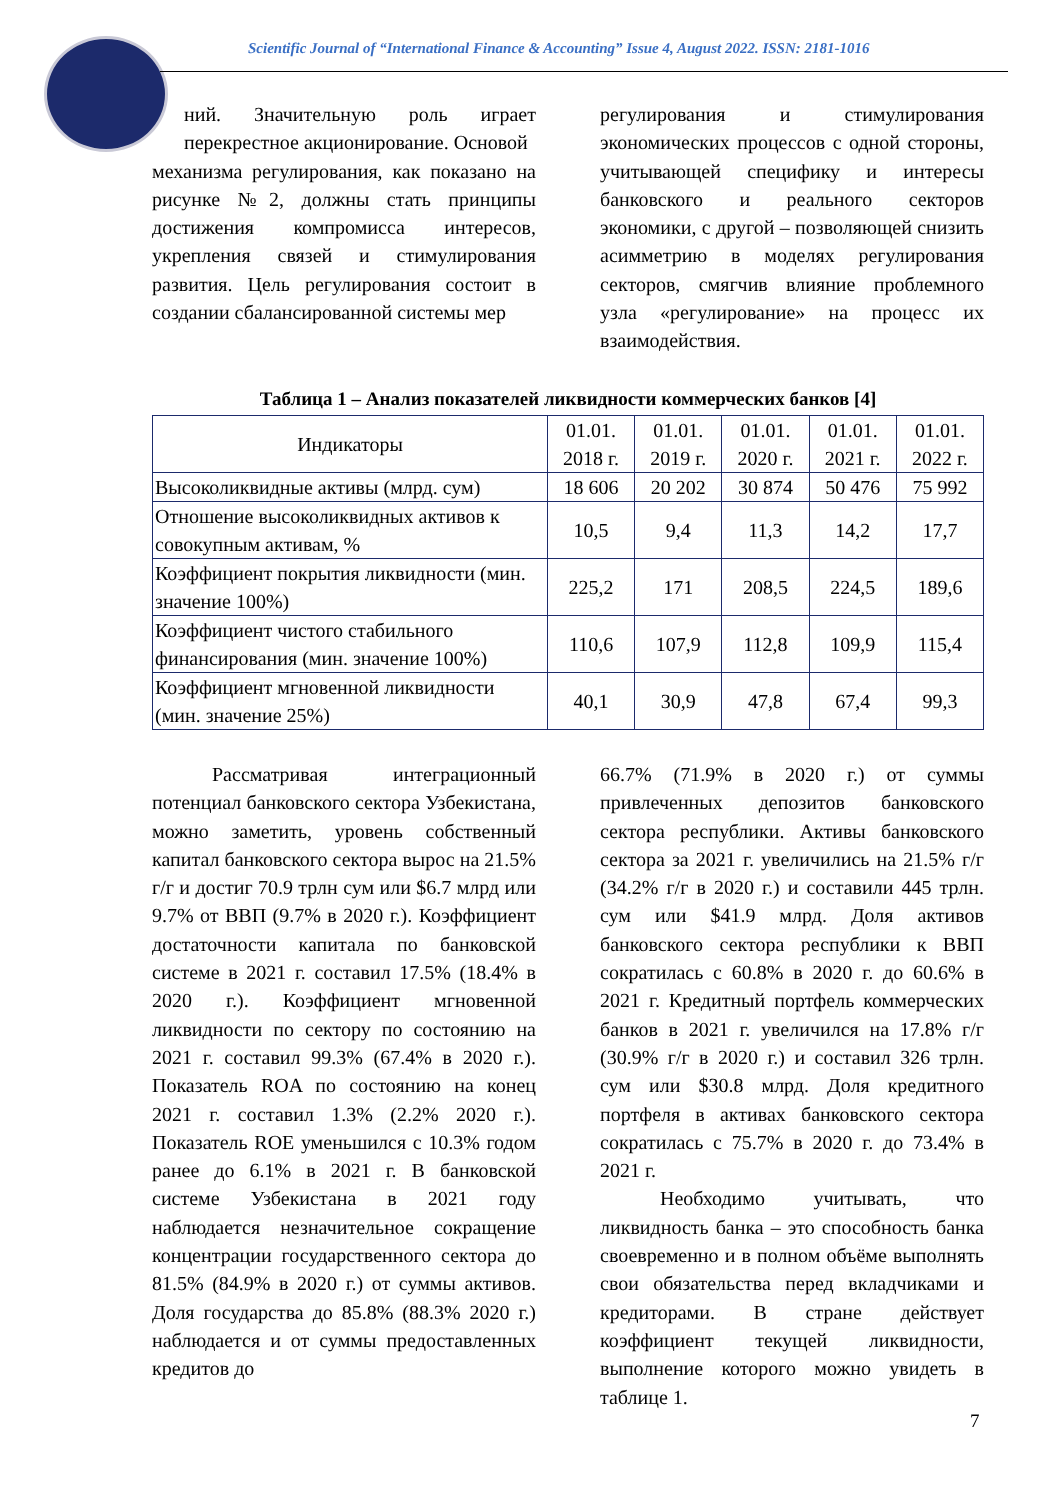Scientific Journal of “International Finance & Accounting” Issue 4, August 2022. ISSN: 2181-1016
ний. Значительную роль играет перекрестное акционирование. Основой
механизма регулирования, как показано на рисунке №2, должны стать принципы достижения компромисса интересов, укрепления связей и стимулирования развития. Цель регулирования состоит в создании сбалансированной системы мер
регулирования и стимулирования экономических процессов с одной стороны, учитывающей специфику и интересы банковского и реального секторов экономики, с другой – позволяющей снизить асимметрию в моделях регулирования секторов, смягчив влияние проблемного узла «регулирование» на процесс их взаимодействия.
Таблица 1 – Анализ показателей ликвидности коммерческих банков [4]
| Индикаторы | 01.01. 2018 г. | 01.01. 2019 г. | 01.01. 2020 г. | 01.01. 2021 г. | 01.01. 2022 г. |
| --- | --- | --- | --- | --- | --- |
| Высоколиквидные активы (млрд. сум) | 18 606 | 20 202 | 30 874 | 50 476 | 75 992 |
| Отношение высоколиквидных активов к совокупным активам, % | 10,5 | 9,4 | 11,3 | 14,2 | 17,7 |
| Коэффициент покрытия ликвидности (мин. значение 100%) | 225,2 | 171 | 208,5 | 224,5 | 189,6 |
| Коэффициент чистого стабильного финансирования (мин. значение 100%) | 110,6 | 107,9 | 112,8 | 109,9 | 115,4 |
| Коэффициент мгновенной ликвидности (мин. значение 25%) | 40,1 | 30,9 | 47,8 | 67,4 | 99,3 |
Рассматривая интеграционный потенциал банковского сектора Узбекистана, можно заметить, уровень собственный капитал банковского сектора вырос на 21.5% г/г и достиг 70.9 трлн сум или $6.7 млрд или 9.7% от ВВП (9.7% в 2020 г.). Коэффициент достаточности капитала по банковской системе в 2021 г. составил 17.5% (18.4% в 2020 г.). Коэффициент мгновенной ликвидности по сектору по состоянию на 2021 г. составил 99.3% (67.4% в 2020 г.). Показатель ROA по состоянию на конец 2021 г. составил 1.3% (2.2% 2020 г.). Показатель ROE уменьшился с 10.3% годом ранее до 6.1% в 2021 г. В банковской системе Узбекистана в 2021 году наблюдается незначительное сокращение концентрации государственного сектора до 81.5% (84.9% в 2020 г.) от суммы активов. Доля государства до 85.8% (88.3% 2020 г.) наблюдается и от суммы предоставленных кредитов до
66.7% (71.9% в 2020 г.) от суммы привлеченных депозитов банковского сектора республики. Активы банковского сектора за 2021 г. увеличились на 21.5% г/г (34.2% г/г в 2020 г.) и составили 445 трлн. сум или $41.9 млрд. Доля активов банковского сектора республики к ВВП сократилась с 60.8% в 2020 г. до 60.6% в 2021 г. Кредитный портфель коммерческих банков в 2021 г. увеличился на 17.8% г/г (30.9% г/г в 2020 г.) и составил 326 трлн. сум или $30.8 млрд. Доля кредитного портфеля в активах банковского сектора сократилась с 75.7% в 2020 г. до 73.4% в 2021 г.
Необходимо учитывать, что ликвидность банка – это способность банка своевременно и в полном объёме выполнять свои обязательства перед вкладчиками и кредиторами. В стране действует коэффициент текущей ликвидности, выполнение которого можно увидеть в таблице 1.
7